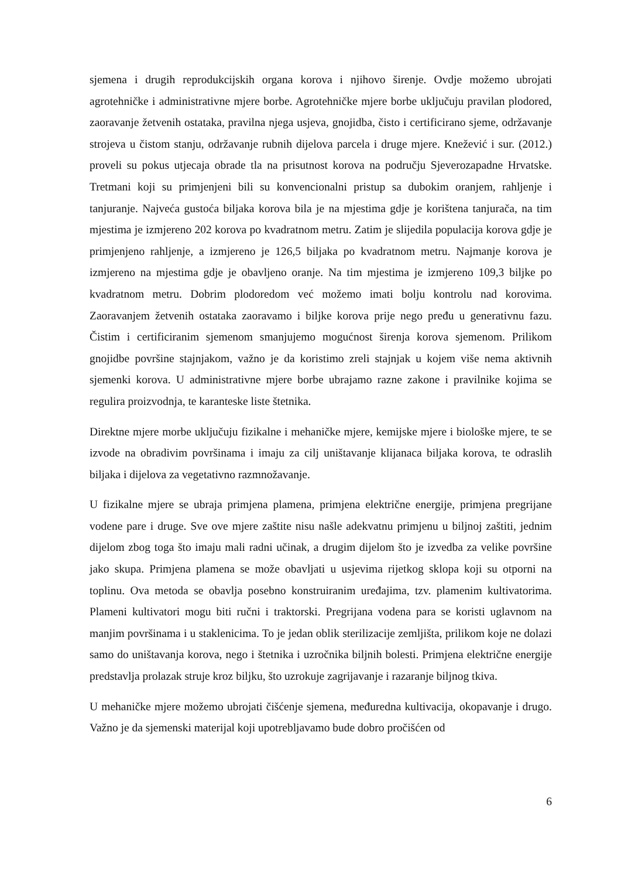sjemena i drugih reprodukcijskih organa korova i njihovo širenje. Ovdje možemo ubrojati agrotehničke i administrativne mjere borbe. Agrotehničke mjere borbe uključuju pravilan plodored, zaoravanje žetvenih ostataka, pravilna njega usjeva, gnojidba, čisto i certificirano sjeme, održavanje strojeva u čistom stanju, održavanje rubnih dijelova parcela i druge mjere. Knežević i sur. (2012.) proveli su pokus utjecaja obrade tla na prisutnost korova na području Sjeverozapadne Hrvatske. Tretmani koji su primjenjeni bili su konvencionalni pristup sa dubokim oranjem, rahljenje i tanjuranje. Najveća gustoća biljaka korova bila je na mjestima gdje je korištena tanjurača, na tim mjestima je izmjereno 202 korova po kvadratnom metru. Zatim je slijedila populacija korova gdje je primjenjeno rahljenje, a izmjereno je 126,5 biljaka po kvadratnom metru. Najmanje korova je izmjereno na mjestima gdje je obavljeno oranje. Na tim mjestima je izmjereno 109,3 biljke po kvadratnom metru. Dobrim plodoredom već možemo imati bolju kontrolu nad korovima. Zaoravanjem žetvenih ostataka zaoravamo i biljke korova prije nego pređu u generativnu fazu. Čistim i certificiranim sjemenom smanjujemo mogućnost širenja korova sjemenom. Prilikom gnojidbe površine stajnjakom, važno je da koristimo zreli stajnjak u kojem više nema aktivnih sjemenki korova. U administrativne mjere borbe ubrajamo razne zakone i pravilnike kojima se regulira proizvodnja, te karanteske liste štetnika.
Direktne mjere morbe uključuju fizikalne i mehaničke mjere, kemijske mjere i biološke mjere, te se izvode na obradivim površinama i imaju za cilj uništavanje klijanaca biljaka korova, te odraslih biljaka i dijelova za vegetativno razmnožavanje.
U fizikalne mjere se ubraja primjena plamena, primjena električne energije, primjena pregrijane vodene pare i druge. Sve ove mjere zaštite nisu našle adekvatnu primjenu u biljnoj zaštiti, jednim dijelom zbog toga što imaju mali radni učinak, a drugim dijelom što je izvedba za velike površine jako skupa. Primjena plamena se može obavljati u usjevima rijetkog sklopa koji su otporni na toplinu. Ova metoda se obavlja posebno konstruiranim uređajima, tzv. plamenim kultivatorima. Plameni kultivatori mogu biti ručni i traktorski. Pregrijana vodena para se koristi uglavnom na manjim površinama i u staklenicima. To je jedan oblik sterilizacije zemljišta, prilikom koje ne dolazi samo do uništavanja korova, nego i štetnika i uzročnika biljnih bolesti. Primjena električne energije predstavlja prolazak struje kroz biljku, što uzrokuje zagrijavanje i razaranje biljnog tkiva.
U mehaničke mjere možemo ubrojati čišćenje sjemena, međuredna kultivacija, okopavanje i drugo. Važno je da sjemenski materijal koji upotrebljavamo bude dobro pročišćen od
6